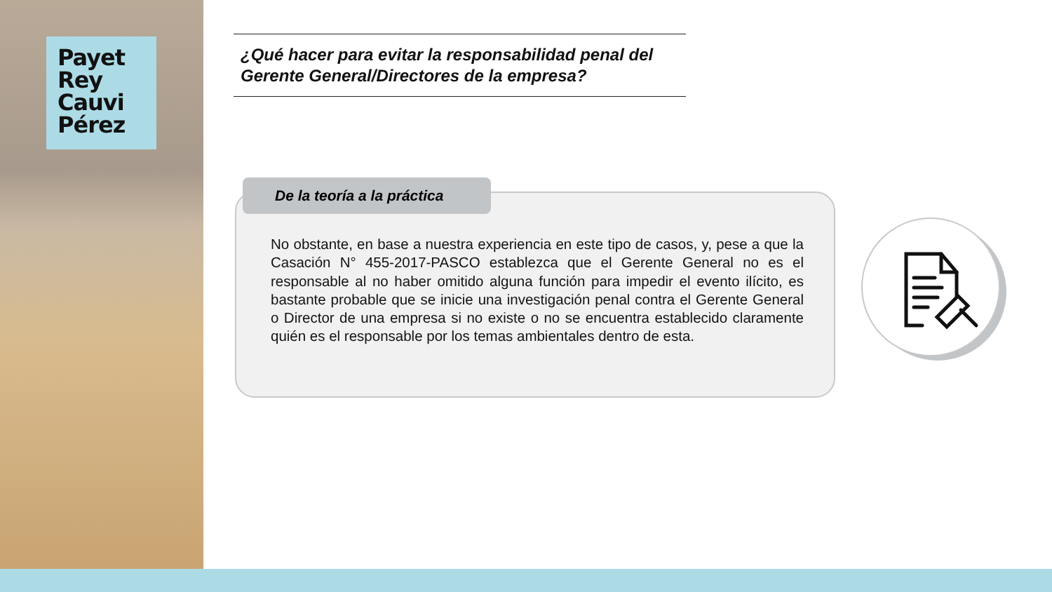Payet
Rey
Cauvi
Pérez
¿Qué hacer para evitar la responsabilidad penal del Gerente General/Directores de la empresa?
De la teoría a la práctica
No obstante, en base a nuestra experiencia en este tipo de casos, y, pese a que la Casación N° 455-2017-PASCO establezca que el Gerente General no es el responsable al no haber omitido alguna función para impedir el evento ilícito, es bastante probable que se inicie una investigación penal contra el Gerente General o Director de una empresa si no existe o no se encuentra establecido claramente quién es el responsable por los temas ambientales dentro de esta.